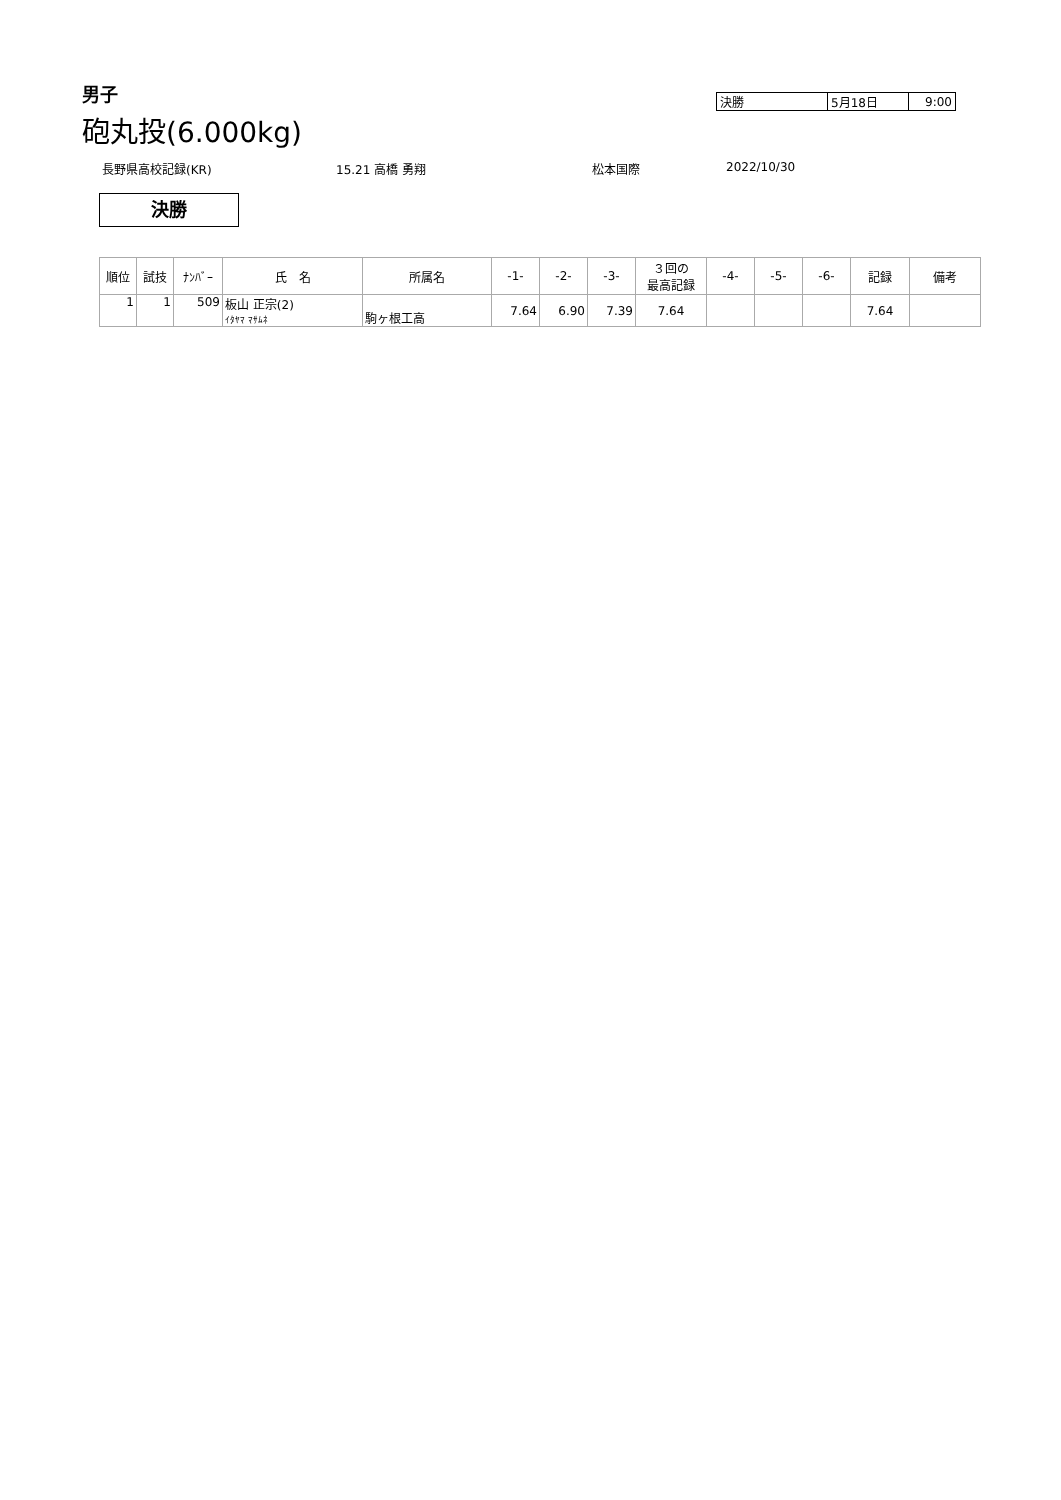男子
| 決勝 | 5月18日 | 9:00 |
砲丸投(6.000kg)
長野県高校記録(KR) 15.21 高橋 勇翔 松本国際 2022/10/30
決勝
| 順位 | 試技 | ﾅﾝﾊﾞｰ | 氏 名 | 所属名 | -1- | -2- | -3- | ３回の 最高記録 | -4- | -5- | -6- | 記録 | 備考 |
| --- | --- | --- | --- | --- | --- | --- | --- | --- | --- | --- | --- | --- | --- |
| 1 | 1 | 509 | 板山 正宗(2) ｲﾀﾔﾏ ﾏｻﾑﾈ | 駒ヶ根工高 | 7.64 | 6.90 | 7.39 | 7.64 | | | | 7.64 | |